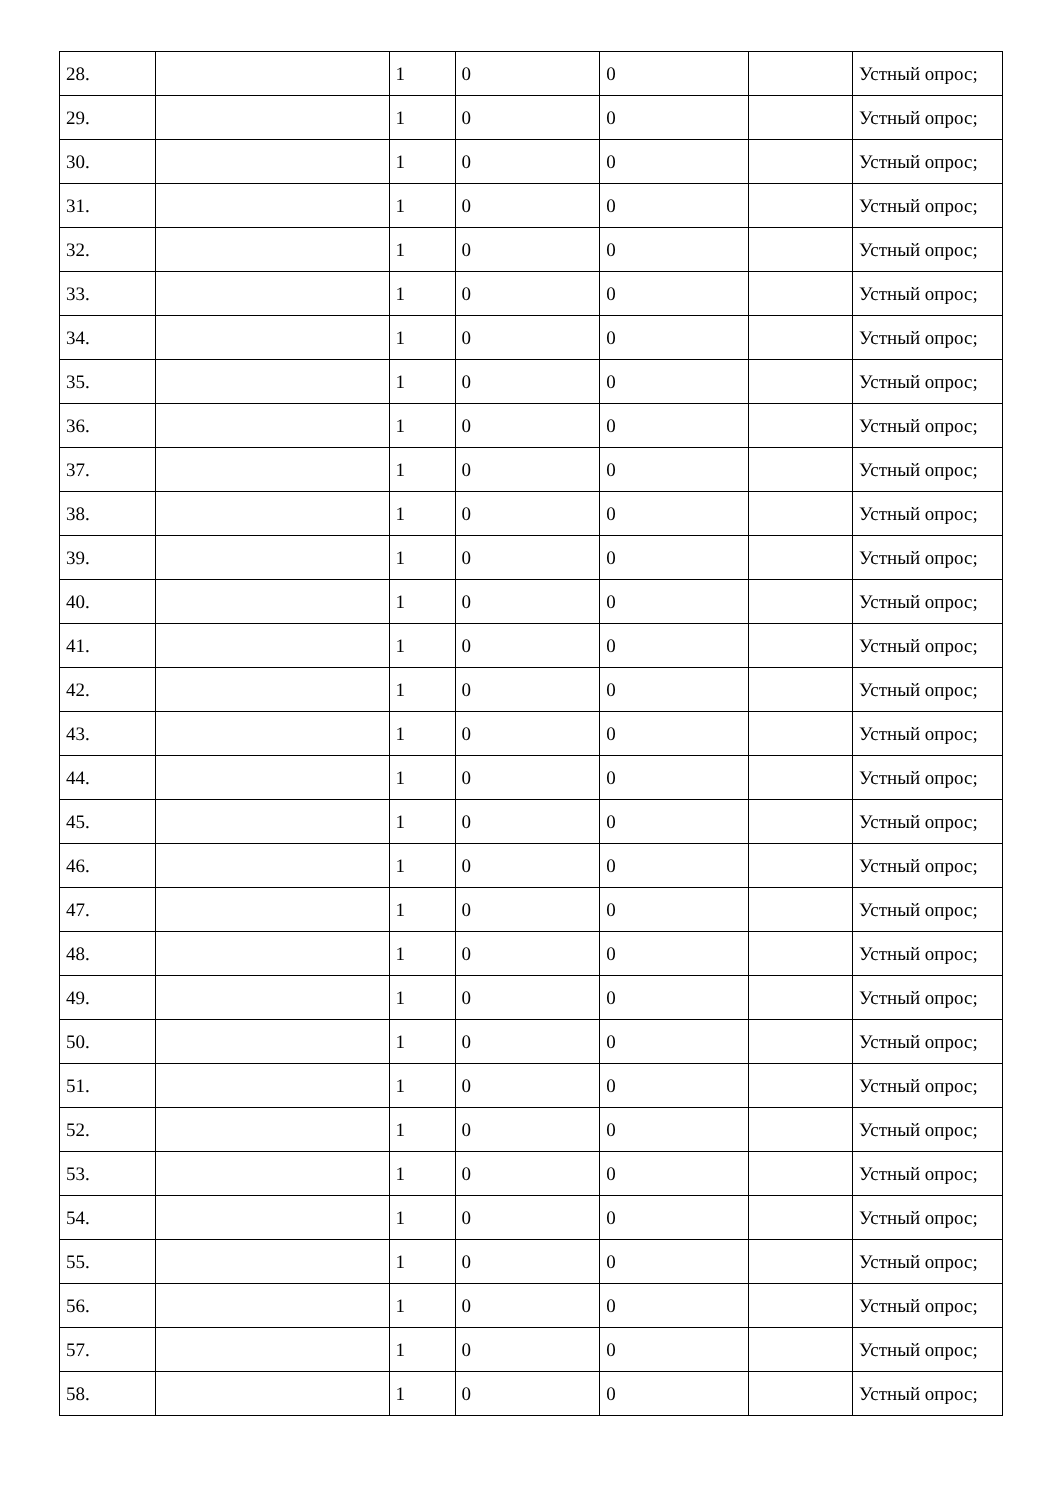| 28. | | 1 | 0 | 0 | | Устный опрос; |
| 29. | | 1 | 0 | 0 | | Устный опрос; |
| 30. | | 1 | 0 | 0 | | Устный опрос; |
| 31. | | 1 | 0 | 0 | | Устный опрос; |
| 32. | | 1 | 0 | 0 | | Устный опрос; |
| 33. | | 1 | 0 | 0 | | Устный опрос; |
| 34. | | 1 | 0 | 0 | | Устный опрос; |
| 35. | | 1 | 0 | 0 | | Устный опрос; |
| 36. | | 1 | 0 | 0 | | Устный опрос; |
| 37. | | 1 | 0 | 0 | | Устный опрос; |
| 38. | | 1 | 0 | 0 | | Устный опрос; |
| 39. | | 1 | 0 | 0 | | Устный опрос; |
| 40. | | 1 | 0 | 0 | | Устный опрос; |
| 41. | | 1 | 0 | 0 | | Устный опрос; |
| 42. | | 1 | 0 | 0 | | Устный опрос; |
| 43. | | 1 | 0 | 0 | | Устный опрос; |
| 44. | | 1 | 0 | 0 | | Устный опрос; |
| 45. | | 1 | 0 | 0 | | Устный опрос; |
| 46. | | 1 | 0 | 0 | | Устный опрос; |
| 47. | | 1 | 0 | 0 | | Устный опрос; |
| 48. | | 1 | 0 | 0 | | Устный опрос; |
| 49. | | 1 | 0 | 0 | | Устный опрос; |
| 50. | | 1 | 0 | 0 | | Устный опрос; |
| 51. | | 1 | 0 | 0 | | Устный опрос; |
| 52. | | 1 | 0 | 0 | | Устный опрос; |
| 53. | | 1 | 0 | 0 | | Устный опрос; |
| 54. | | 1 | 0 | 0 | | Устный опрос; |
| 55. | | 1 | 0 | 0 | | Устный опрос; |
| 56. | | 1 | 0 | 0 | | Устный опрос; |
| 57. | | 1 | 0 | 0 | | Устный опрос; |
| 58. | | 1 | 0 | 0 | | Устный опрос; |